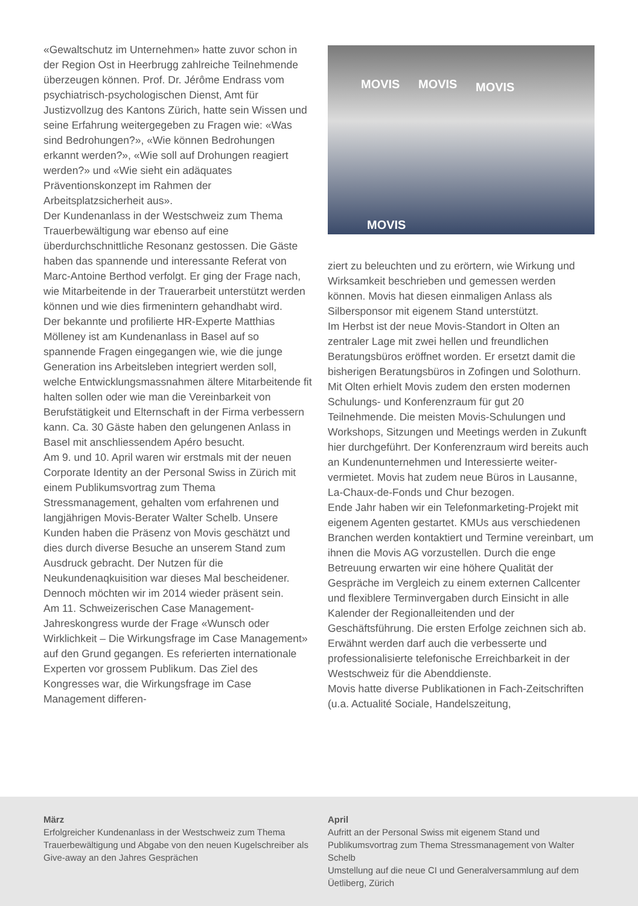«Gewaltschutz im Unternehmen» hatte zuvor schon in der Region Ost in Heerbrugg zahlreiche Teilnehmende überzeugen können. Prof. Dr. Jérô­me Endrass vom psychiatrisch-psychologischen Dienst, Amt für Justizvollzug des Kantons Zürich, hatte sein Wissen und seine Erfahrung weiterge­geben zu Fragen wie: «Was sind Bedrohungen?», «Wie können Bedrohungen erkannt werden?», «Wie soll auf Drohungen reagiert werden?» und «Wie sieht ein adäquates Präventionskonzept im Rahmen der Arbeitsplatzsicherheit aus».
Der Kundenanlass in der Westschweiz zum Thema Trauerbewältigung war ebenso auf eine überdurchschnittliche Resonanz gestossen. Die Gäste haben das spannende und interessante Referat von Marc-Antoine Berthod verfolgt. Er ging der Frage nach, wie Mitarbeitende in der Trauerarbeit unterstützt werden können und wie dies firmenintern gehandhabt wird.
Der bekannte und profilierte HR-Experte Matthias Mölleney ist am Kundenanlass in Basel auf so spannende Fragen eingegangen wie, wie die junge Generation ins Arbeitsleben integriert werden soll, welche Entwicklungsmassnahmen ältere Mitarbeitende fit halten sollen oder wie man die Vereinbarkeit von Berufstätigkeit und Elternschaft in der Firma verbessern kann. Ca. 30 Gäste haben den gelungenen Anlass in Basel mit anschliessendem Apéro besucht.
Am 9. und 10. April waren wir erstmals mit der neuen Corporate Identity an der Personal Swiss in Zürich mit einem Publikumsvortrag zum Thema Stressmanagement, gehalten vom erfahrenen und langjährigen Movis-Berater Walter Schelb. Unsere Kunden haben die Präsenz von Movis geschätzt und dies durch diverse Besuche an unserem Stand zum Ausdruck gebracht. Der Nutzen für die Neukundenaqkuisition war dieses Mal bescheidener. Dennoch möchten wir im 2014 wieder präsent sein.
Am 11. Schweizerischen Case Management-Jahreskongress wurde der Frage «Wunsch oder Wirklichkeit – Die Wirkungsfrage im Case Management» auf den Grund gegangen. Es referierten internationale Experten vor grossem Publikum. Das Ziel des Kongresses war, die Wirkungsfrage im Case Management differen-
MOVIS MOVIS MOVIS
MOVIS
ziert zu beleuchten und zu erörtern, wie Wirkung und Wirksamkeit beschrieben und gemessen werden können. Movis hat diesen einmaligen Anlass als Silbersponsor mit eigenem Stand unterstützt.
Im Herbst ist der neue Movis-Standort in Olten an zentraler Lage mit zwei hellen und freundli­chen Beratungsbüros eröffnet worden. Er ersetzt damit die bisherigen Beratungsbüros in Zofingen und Solothurn. Mit Olten erhielt Movis zudem den ersten modernen Schulungs- und Konferenz­raum für gut 20 Teilnehmende. Die meisten Movis-Schulungen und Workshops, Sitzungen und Meetings werden in Zukunft hier durchge­führt. Der Konferenzraum wird bereits auch an Kundenunternehmen und Interessierte weiter­vermietet. Movis hat zudem neue Büros in Lausanne, La-Chaux-de-Fonds und Chur bezogen.
Ende Jahr haben wir ein Telefonmarketing-Pro­jekt mit eigenem Agenten gestartet. KMUs aus verschiedenen Branchen werden kontaktiert und Termine vereinbart, um ihnen die Movis AG vorzustellen. Durch die enge Betreuung erwarten wir eine höhere Qualität der Gespräche im Ver­gleich zu einem externen Callcenter und flexible­re Terminvergaben durch Einsicht in alle Kalender der Regionalleitenden und der Geschäftsführung. Die ersten Erfolge zeichnen sich ab.
Erwähnt werden darf auch die verbesserte und professionalisierte telefonische Erreichbarkeit in der Westschweiz für die Abenddienste.
Movis hatte diverse Publikationen in Fach-Zeit­schriften (u.a. Actualité Sociale, Handelszeitung,
März
Erfolgreicher Kundenanlass in der Westschweiz zum Thema Trauerbewältigung und Abgabe von den neuen Kugelschreiber als Give-away an den Jahres Gesprächen
April
Aufritt an der Personal Swiss mit eigenem Stand und Publikumsvortrag zum Thema Stressmanagement von Walter Schelb
Umstellung auf die neue CI und Generalversammlung auf dem Üetliberg, Zürich